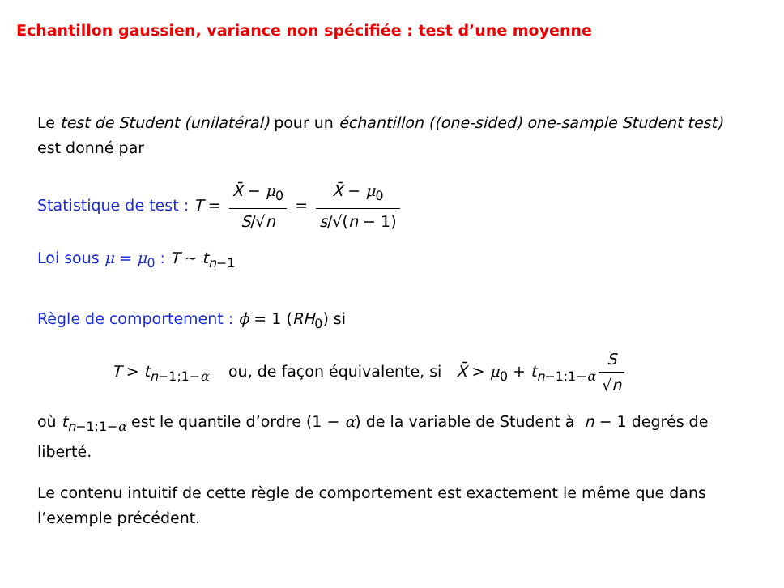Echantillon gaussien, variance non spécifiée : test d’une moyenne
Le test de Student (unilatéral) pour un échantillon ((one-sided) one-sample Student test) est donné par
Statistique de test : T = X̄ − μ<sub>0</sub> S/√n = X̄ − μ<sub>0</sub> s/√(n − 1)
Loi sous μ = μ<sub>0</sub> : T ∼ t<sub>n−1</sub>
Règle de comportement : ϕ = 1 (RH<sub>0</sub>) si
T > t<sub>n−1;1−α</sub> ou, de façon équivalente, si X̄ > μ<sub>0</sub> + t<sub>n−1;1−α</sub> S √n
où t<sub>n−1;1−α</sub> est le quantile d’ordre (1 − α) de la variable de Student à n − 1 degrés de liberté.
Le contenu intuitif de cette règle de comportement est exactement le même que dans l’exemple précédent.